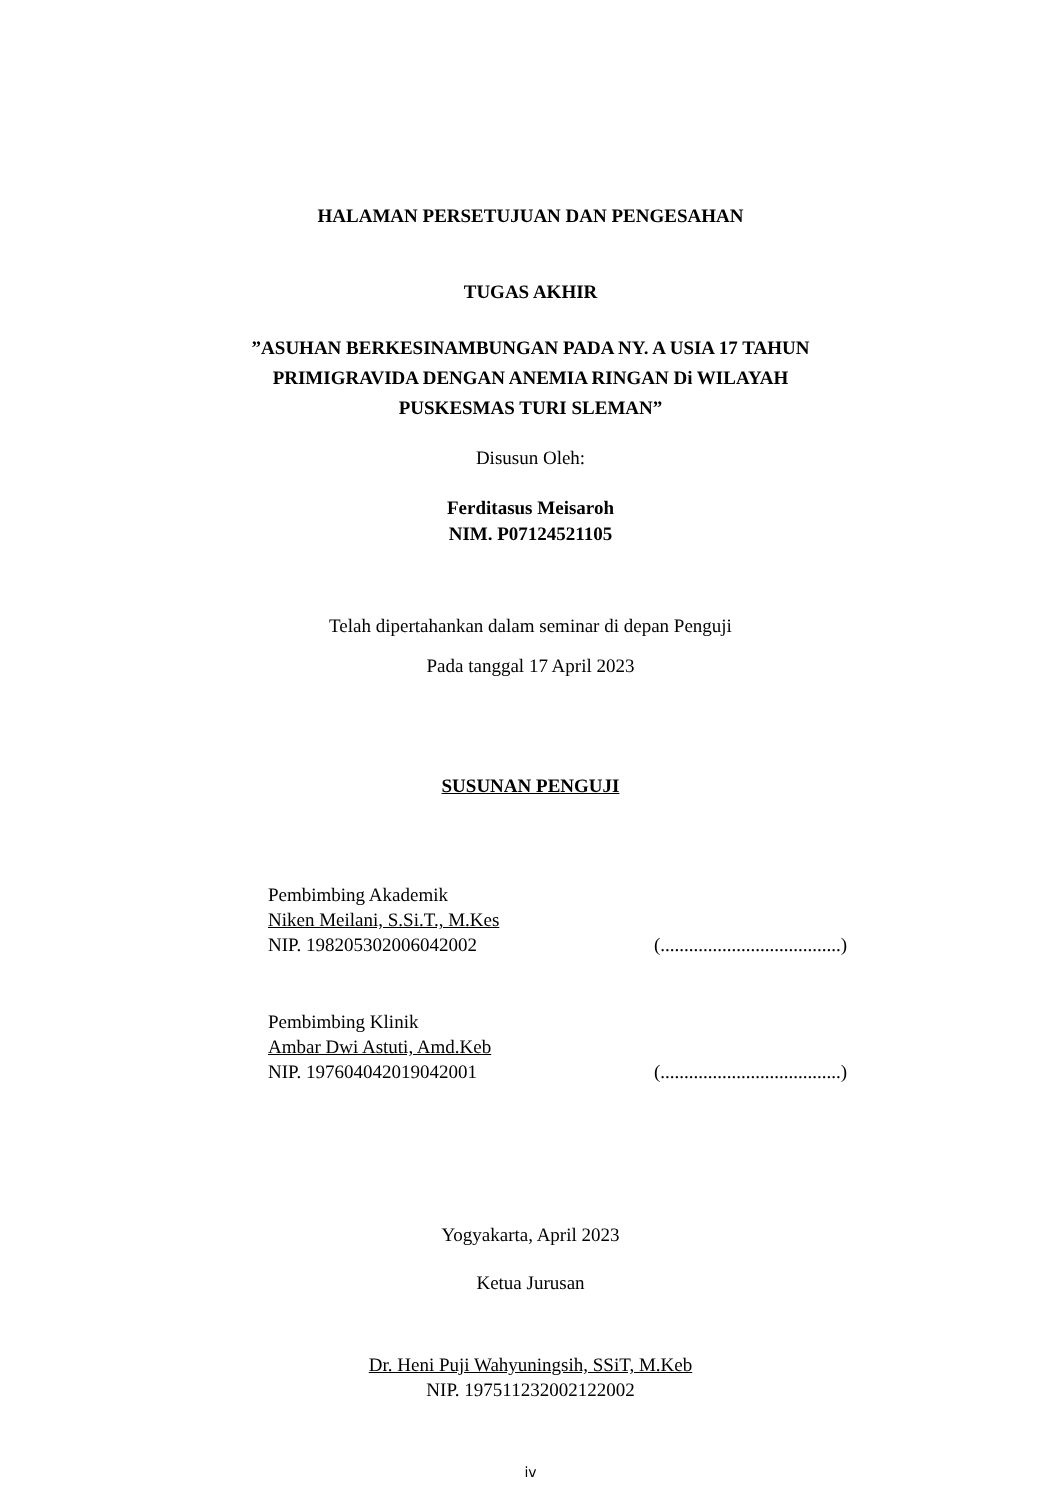HALAMAN PERSETUJUAN DAN PENGESAHAN
TUGAS AKHIR
”ASUHAN BERKESINAMBUNGAN PADA NY. A USIA 17 TAHUN
PRIMIGRAVIDA DENGAN ANEMIA RINGAN Di WILAYAH
PUSKESMAS TURI SLEMAN”
Disusun Oleh:
Ferditasus Meisaroh
NIM. P07124521105
Telah dipertahankan dalam seminar di depan Penguji
Pada tanggal 17 April 2023
SUSUNAN PENGUJI
Pembimbing Akademik
Niken Meilani, S.Si.T., M.Kes
NIP. 198205302006042002 (......................................)
Pembimbing Klinik
Ambar Dwi Astuti, Amd.Keb
NIP. 197604042019042001 (......................................)
Yogyakarta, April 2023
Ketua Jurusan
Dr. Heni Puji Wahyuningsih, SSiT, M.Keb
NIP. 197511232002122002
iv